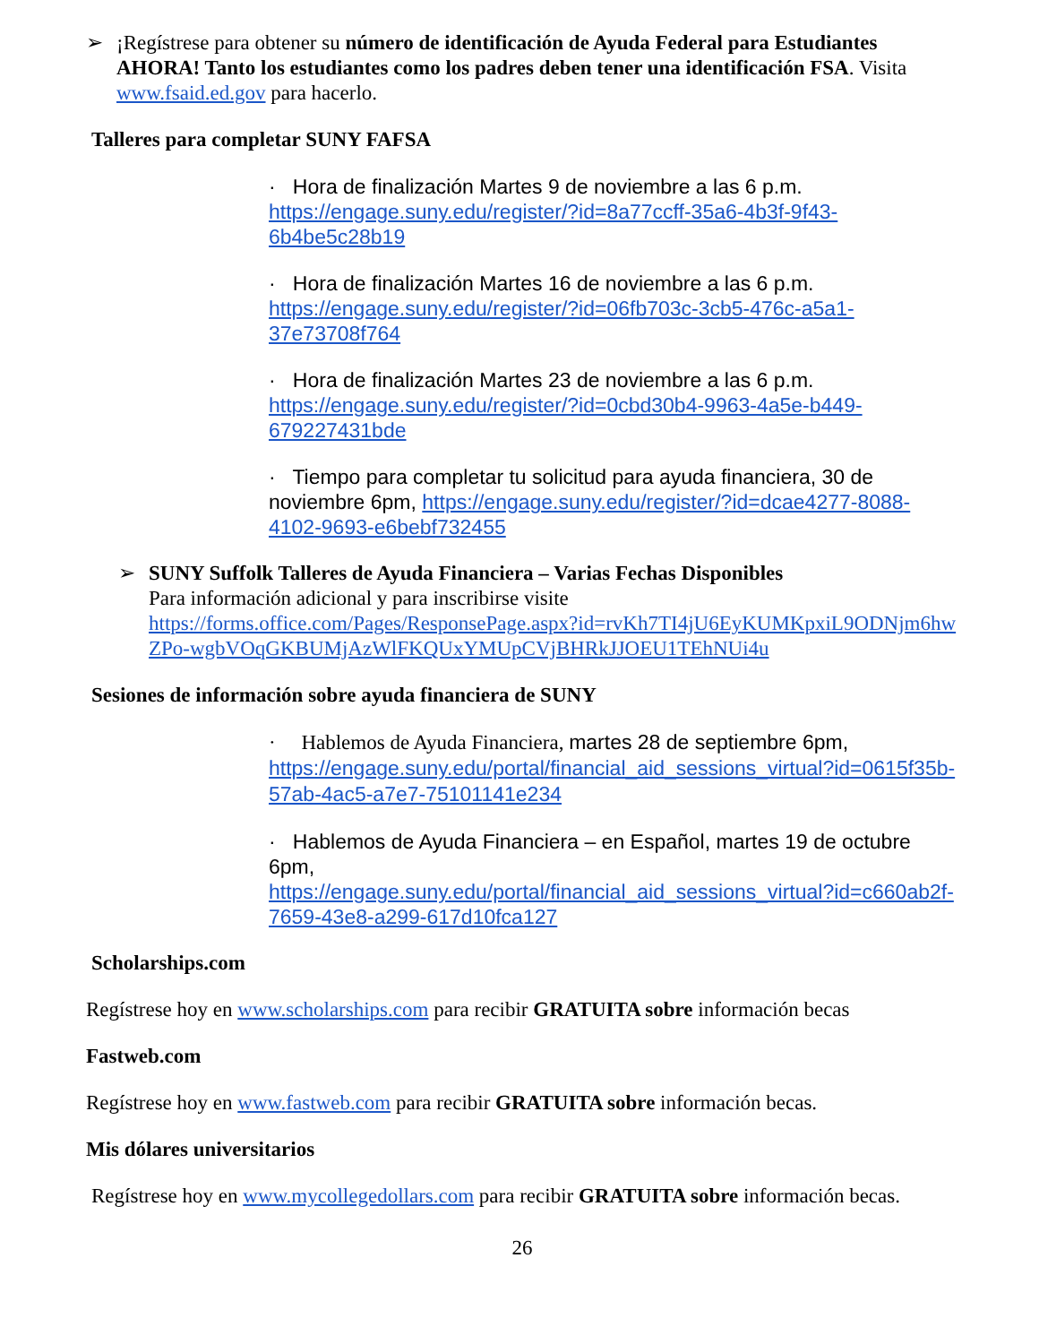➢
¡Regístrese para obtener su número de identificación de Ayuda Federal para Estudiantes AHORA! Tanto los estudiantes como los padres deben tener una identificación FSA. Visita www.fsaid.ed.gov para hacerlo.
Talleres para completar SUNY FAFSA
· Hora de finalización Martes 9 de noviembre a las 6 p.m.
https://engage.suny.edu/register/?id=8a77ccff-35a6-4b3f-9f43-6b4be5c28b19
· Hora de finalización Martes 16 de noviembre a las 6 p.m.
https://engage.suny.edu/register/?id=06fb703c-3cb5-476c-a5a1-37e73708f764
· Hora de finalización Martes 23 de noviembre a las 6 p.m.
https://engage.suny.edu/register/?id=0cbd30b4-9963-4a5e-b449-679227431bde
· Tiempo para completar tu solicitud para ayuda financiera, 30 de noviembre 6pm, https://engage.suny.edu/register/?id=dcae4277-8088-4102-9693-e6bebf732455
➢
SUNY Suffolk Talleres de Ayuda Financiera – Varias Fechas Disponibles
Para información adicional y para inscribirse visite
https://forms.office.com/Pages/ResponsePage.aspx?id=rvKh7TI4jU6EyKUMKpxiL9ODNjm6hwZPo-wgbVOqGKBUMjAzWlFKQUxYMUpCVjBHRkJJOEU1TEhNUi4u
Sesiones de información sobre ayuda financiera de SUNY
· Hablemos de Ayuda Financiera, martes 28 de septiembre 6pm,
https://engage.suny.edu/portal/financial_aid_sessions_virtual?id=0615f35b-57ab-4ac5-a7e7-75101141e234
· Hablemos de Ayuda Financiera – en Español, martes 19 de octubre 6pm,
https://engage.suny.edu/portal/financial_aid_sessions_virtual?id=c660ab2f-7659-43e8-a299-617d10fca127
Scholarships.com
Regístrese hoy en www.scholarships.com para recibir GRATUITA sobre información becas
Fastweb.com
Regístrese hoy en www.fastweb.com para recibir GRATUITA sobre información becas.
Mis dólares universitarios
Regístrese hoy en www.mycollegedollars.com para recibir GRATUITA sobre información becas.
26